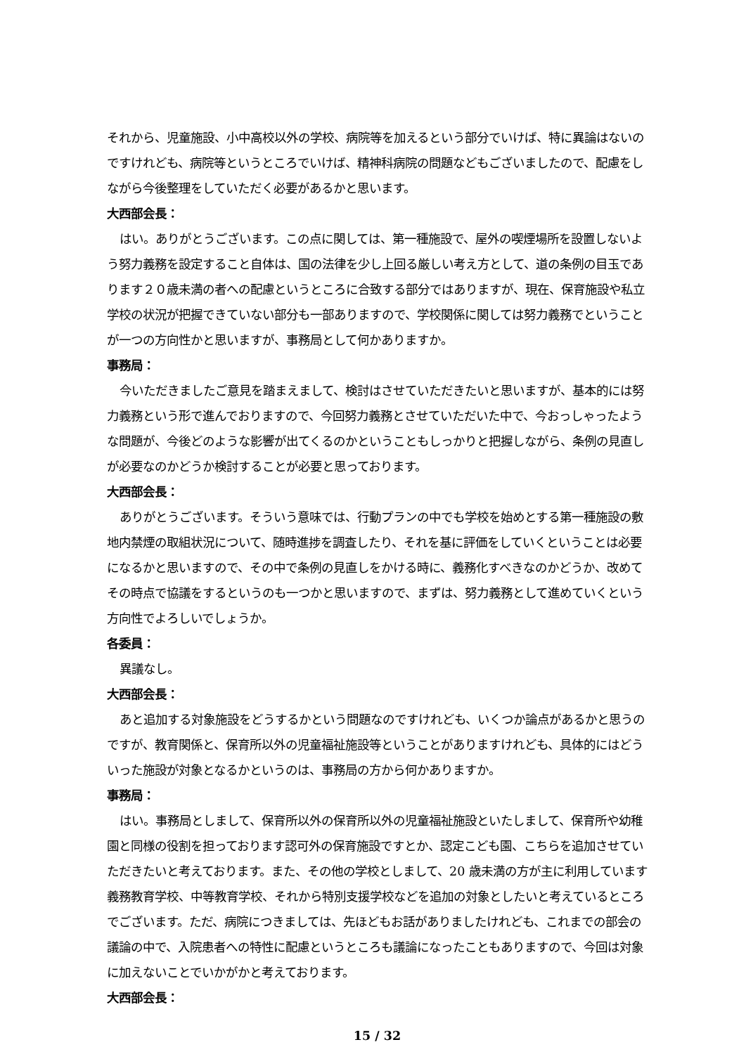それから、児童施設、小中高校以外の学校、病院等を加えるという部分でいけば、特に異論はないのですけれども、病院等というところでいけば、精神科病院の問題などもございましたので、配慮をしながら今後整理をしていただく必要があるかと思います。
大西部会長：
はい。ありがとうございます。この点に関しては、第一種施設で、屋外の喫煙場所を設置しないよう努力義務を設定すること自体は、国の法律を少し上回る厳しい考え方として、道の条例の目玉であります２０歳未満の者への配慮というところに合致する部分ではありますが、現在、保育施設や私立学校の状況が把握できていない部分も一部ありますので、学校関係に関しては努力義務でということが一つの方向性かと思いますが、事務局として何かありますか。
事務局：
今いただきましたご意見を踏まえまして、検討はさせていただきたいと思いますが、基本的には努力義務という形で進んでおりますので、今回努力義務とさせていただいた中で、今おっしゃったような問題が、今後どのような影響が出てくるのかということもしっかりと把握しながら、条例の見直しが必要なのかどうか検討することが必要と思っております。
大西部会長：
ありがとうございます。そういう意味では、行動プランの中でも学校を始めとする第一種施設の敷地内禁煙の取組状況について、随時進捗を調査したり、それを基に評価をしていくということは必要になるかと思いますので、その中で条例の見直しをかける時に、義務化すべきなのかどうか、改めてその時点で協議をするというのも一つかと思いますので、まずは、努力義務として進めていくという方向性でよろしいでしょうか。
各委員：
異議なし。
大西部会長：
あと追加する対象施設をどうするかという問題なのですけれども、いくつか論点があるかと思うのですが、教育関係と、保育所以外の児童福祉施設等ということがありますけれども、具体的にはどういった施設が対象となるかというのは、事務局の方から何かありますか。
事務局：
はい。事務局としまして、保育所以外の保育所以外の児童福祉施設といたしまして、保育所や幼稚園と同様の役割を担っております認可外の保育施設ですとか、認定こども園、こちらを追加させていただきたいと考えております。また、その他の学校としまして、20 歳未満の方が主に利用しています義務教育学校、中等教育学校、それから特別支援学校などを追加の対象としたいと考えているところでございます。ただ、病院につきましては、先ほどもお話がありましたけれども、これまでの部会の議論の中で、入院患者への特性に配慮というところも議論になったこともありますので、今回は対象に加えないことでいかがかと考えております。
大西部会長：
15 / 32